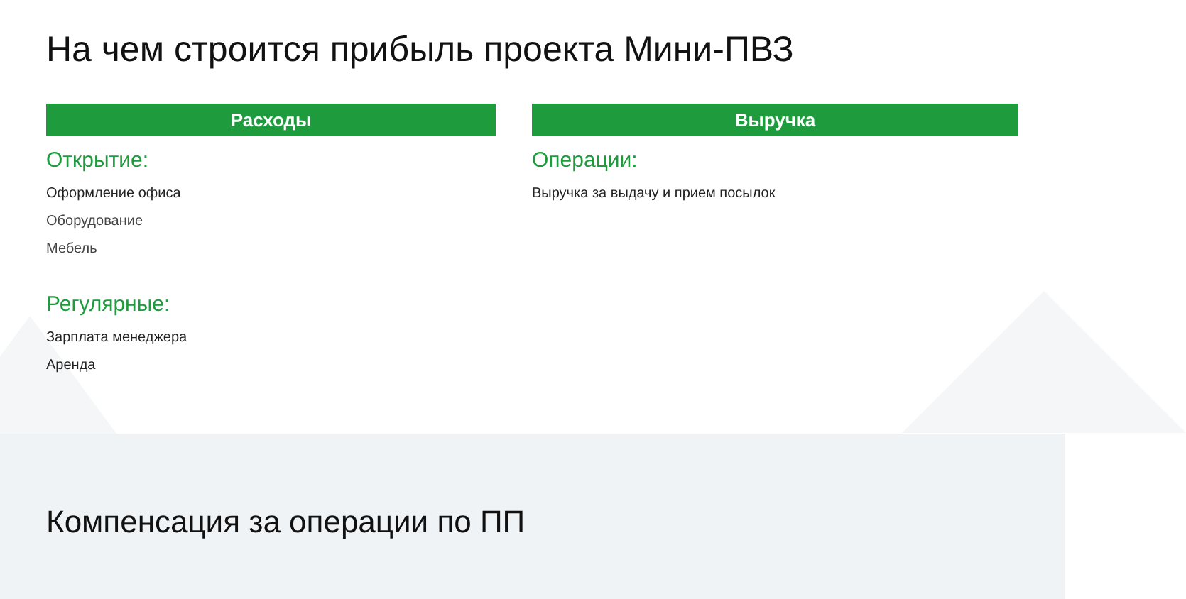На чем строится прибыль проекта Мини-ПВЗ
Расходы
Открытие:
Оформление офиса
Оборудование
Мебель
Регулярные:
Зарплата менеджера
Аренда
Выручка
Операции:
Выручка за выдачу и прием посылок
Компенсация за операции по ПП